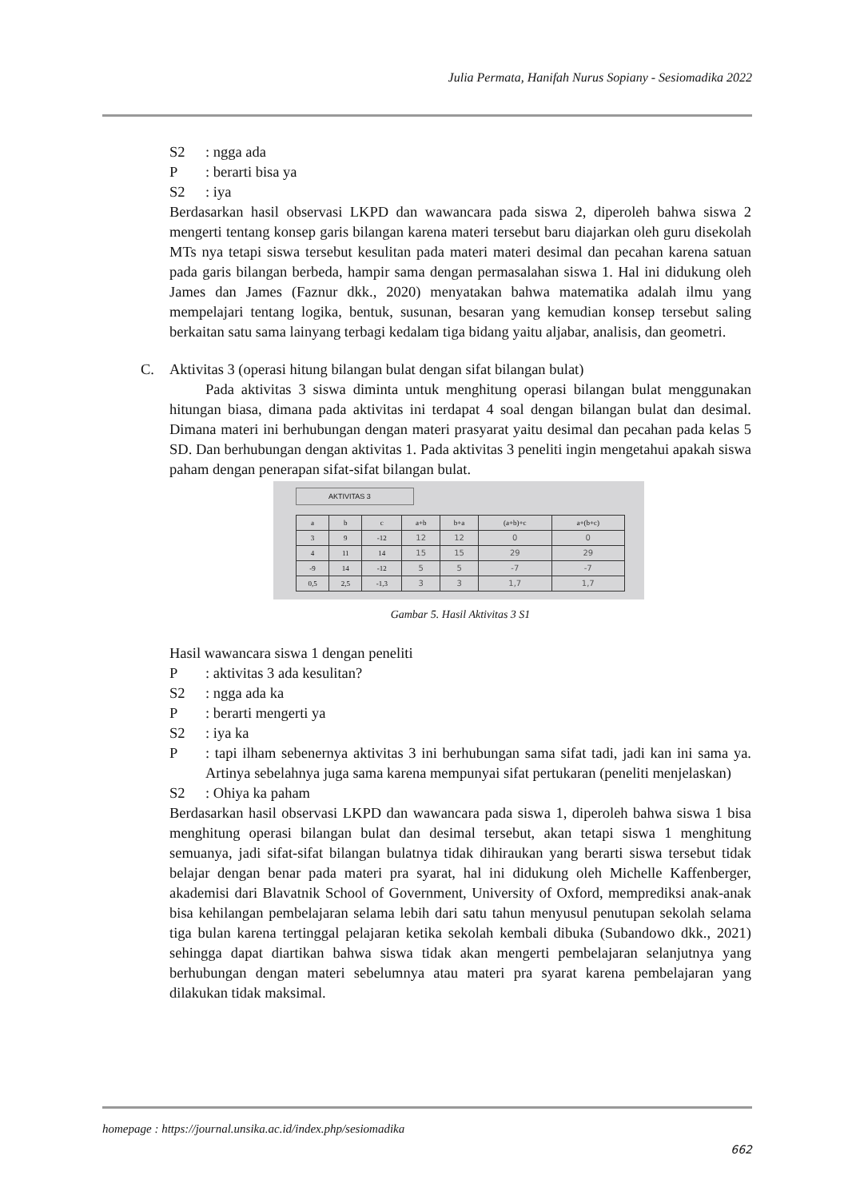Julia Permata, Hanifah Nurus Sopiany - Sesiomadika 2022
S2: ngga ada
P: berarti bisa ya
S2: iya
Berdasarkan hasil observasi LKPD dan wawancara pada siswa 2, diperoleh bahwa siswa 2 mengerti tentang konsep garis bilangan karena materi tersebut baru diajarkan oleh guru disekolah MTs nya tetapi siswa tersebut kesulitan pada materi materi desimal dan pecahan karena satuan pada garis bilangan berbeda, hampir sama dengan permasalahan siswa 1. Hal ini didukung oleh James dan James (Faznur dkk., 2020) menyatakan bahwa matematika adalah ilmu yang mempelajari tentang logika, bentuk, susunan, besaran yang kemudian konsep tersebut saling berkaitan satu sama lainyang terbagi kedalam tiga bidang yaitu aljabar, analisis, dan geometri.
C. Aktivitas 3 (operasi hitung bilangan bulat dengan sifat bilangan bulat)
Pada aktivitas 3 siswa diminta untuk menghitung operasi bilangan bulat menggunakan hitungan biasa, dimana pada aktivitas ini terdapat 4 soal dengan bilangan bulat dan desimal. Dimana materi ini berhubungan dengan materi prasyarat yaitu desimal dan pecahan pada kelas 5 SD. Dan berhubungan dengan aktivitas 1. Pada aktivitas 3 peneliti ingin mengetahui apakah siswa paham dengan penerapan sifat-sifat bilangan bulat.
AKTIVITAS 3
| a | b | c | a+b | b+a | (a+b)+c | a+(b+c) |
| --- | --- | --- | --- | --- | --- | --- |
| 3 | 9 | -12 | 12 | 12 | 0 | 0 |
| 4 | 11 | 14 | 15 | 15 | 29 | 29 |
| -9 | 14 | -12 | 5 | 5 | -7 | -7 |
| 0,5 | 2,5 | -1,3 | 3 | 3 | 1,7 | 1,7 |
Gambar 5. Hasil Aktivitas 3 S1
Hasil wawancara siswa 1 dengan peneliti
P: aktivitas 3 ada kesulitan?
S2: ngga ada ka
P: berarti mengerti ya
S2: iya ka
P : tapi ilham sebenernya aktivitas 3 ini berhubungan sama sifat tadi, jadi kan ini sama ya. Artinya sebelahnya juga sama karena mempunyai sifat pertukaran (peneliti menjelaskan)
S2: Ohiya ka paham
Berdasarkan hasil observasi LKPD dan wawancara pada siswa 1, diperoleh bahwa siswa 1 bisa menghitung operasi bilangan bulat dan desimal tersebut, akan tetapi siswa 1 menghitung semuanya, jadi sifat-sifat bilangan bulatnya tidak dihiraukan yang berarti siswa tersebut tidak belajar dengan benar pada materi pra syarat, hal ini didukung oleh Michelle Kaffenberger, akademisi dari Blavatnik School of Government, University of Oxford, memprediksi anak-anak bisa kehilangan pembelajaran selama lebih dari satu tahun menyusul penutupan sekolah selama tiga bulan karena tertinggal pelajaran ketika sekolah kembali dibuka (Subandowo dkk., 2021) sehingga dapat diartikan bahwa siswa tidak akan mengerti pembelajaran selanjutnya yang berhubungan dengan materi sebelumnya atau materi pra syarat karena pembelajaran yang dilakukan tidak maksimal.
homepage : https://journal.unsika.ac.id/index.php/sesiomadika
662